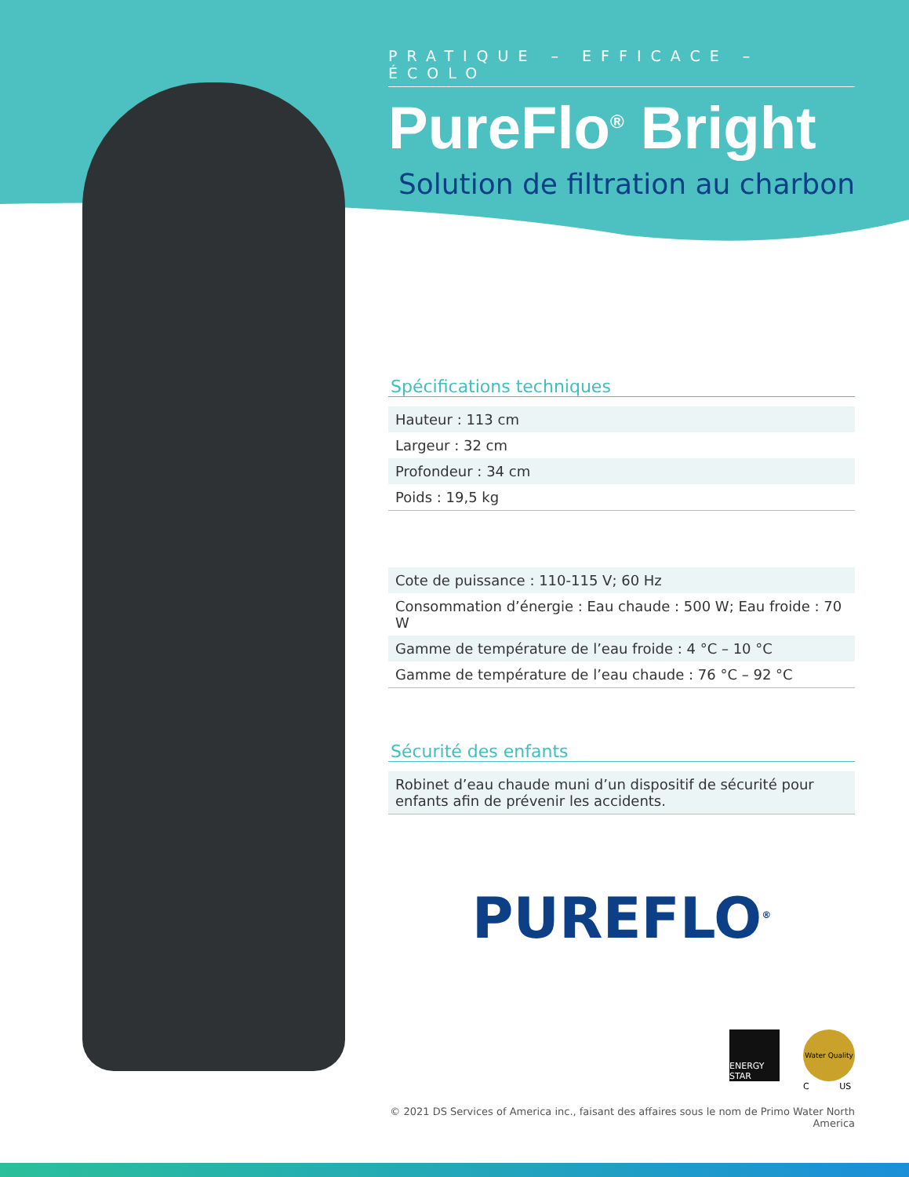PRATIQUE – EFFICACE – ÉCOLO
PureFlo<sup>®</sup> Bright
Solution de filtration au charbon
Spécifications techniques
| Hauteur : 113 cm |
| Largeur : 32 cm |
| Profondeur : 34 cm |
| Poids : 19,5 kg |
| Cote de puissance : 110-115 V; 60 Hz |
| Consommation d’énergie : Eau chaude : 500 W; Eau froide : 70 W |
| Gamme de température de l’eau froide : 4 °C – 10 °C |
| Gamme de température de l’eau chaude : 76 °C – 92 °C |
Sécurité des enfants
| Robinet d’eau chaude muni d’un dispositif de sécurité pour enfants afin de prévenir les accidents. |
PUREFLO<sup>®</sup>
ENERGY STAR
Water Quality
C US
© 2021 DS Services of America inc., faisant des affaires sous le nom de Primo Water North America